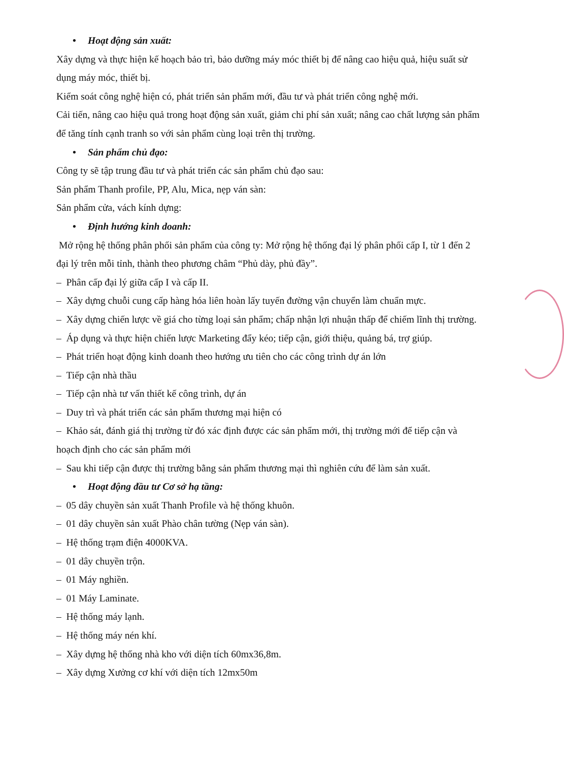• Hoạt động sản xuất:
Xây dựng và thực hiện kế hoạch bảo trì, bảo dưỡng máy móc thiết bị để nâng cao hiệu quả, hiệu suất sử dụng máy móc, thiết bị.
Kiểm soát công nghệ hiện có, phát triển sản phẩm mới, đầu tư và phát triển công nghệ mới.
Cải tiến, nâng cao hiệu quả trong hoạt động sản xuất, giảm chi phí sản xuất; nâng cao chất lượng sản phẩm để tăng tính cạnh tranh so với sản phẩm cùng loại trên thị trường.
• Sản phẩm chủ đạo:
Công ty sẽ tập trung đầu tư và phát triển các sản phẩm chủ đạo sau:
Sản phẩm Thanh profile, PP, Alu, Mica, nẹp ván sàn:
Sản phẩm cửa, vách kính dựng:
• Định hướng kinh doanh:
Mở rộng hệ thống phân phối sản phẩm của công ty: Mở rộng hệ thống đại lý phân phối cấp I, từ 1 đến 2 đại lý trên mỗi tỉnh, thành theo phương châm “Phủ dày, phủ đầy”.
– Phân cấp đại lý giữa cấp I và cấp II.
– Xây dựng chuỗi cung cấp hàng hóa liên hoàn lấy tuyến đường vận chuyển làm chuẩn mực.
– Xây dựng chiến lược về giá cho từng loại sản phẩm; chấp nhận lợi nhuận thấp để chiếm lĩnh thị trường.
– Áp dụng và thực hiện chiến lược Marketing đẩy kéo; tiếp cận, giới thiệu, quảng bá, trợ giúp.
– Phát triển hoạt động kinh doanh theo hướng ưu tiên cho các công trình dự án lớn
– Tiếp cận nhà thầu
– Tiếp cận nhà tư vấn thiết kế công trình, dự án
– Duy trì và phát triển các sản phẩm thương mại hiện có
– Khảo sát, đánh giá thị trường từ đó xác định được các sản phẩm mới, thị trường mới để tiếp cận và hoạch định cho các sản phẩm mới
– Sau khi tiếp cận được thị trường bằng sản phẩm thương mại thì nghiên cứu để làm sản xuất.
• Hoạt động đầu tư Cơ sở hạ tầng:
– 05 dây chuyền sản xuất Thanh Profile và hệ thống khuôn.
– 01 dây chuyền sản xuất Phào chân tường (Nẹp ván sàn).
– Hệ thống trạm điện 4000KVA.
– 01 dây chuyền trộn.
– 01 Máy nghiền.
– 01 Máy Laminate.
– Hệ thống máy lạnh.
– Hệ thống máy nén khí.
– Xây dựng hệ thống nhà kho với diện tích 60mx36,8m.
– Xây dựng Xưởng cơ khí với diện tích 12mx50m